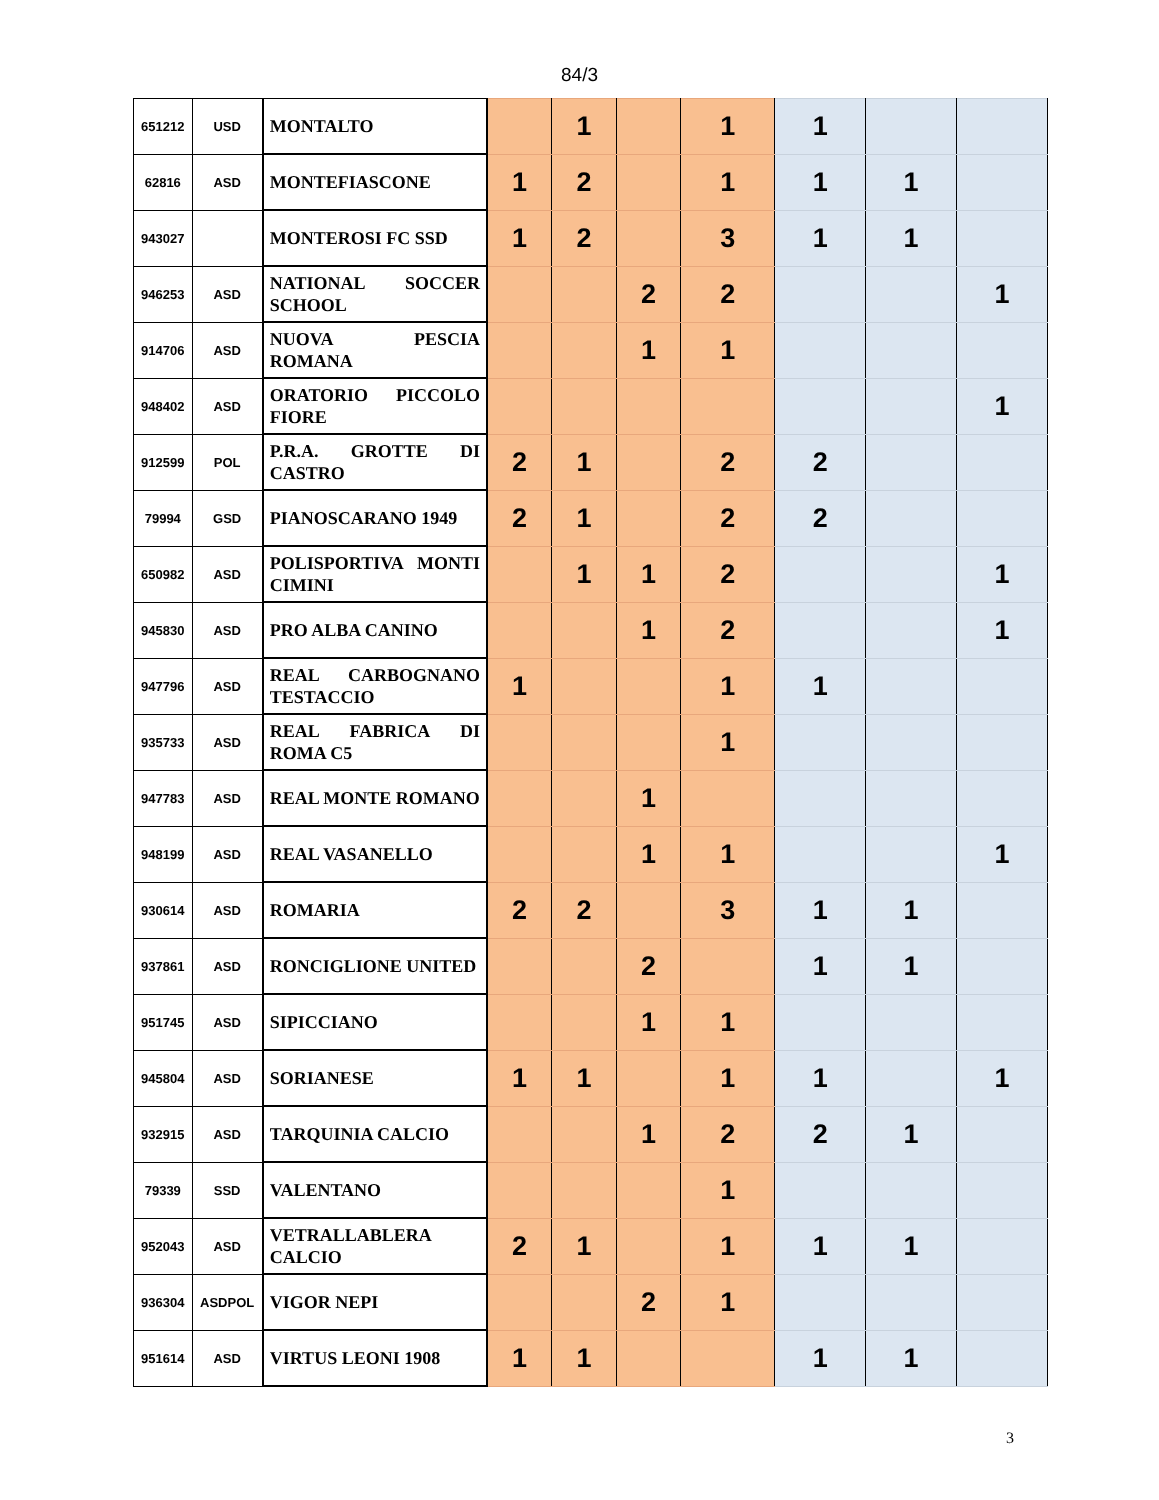84/3
| 651212 | USD | MONTALTO | | 1 | | 1 | 1 | | |
| 62816 | ASD | MONTEFIASCONE | 1 | 2 | | 1 | 1 | 1 | |
| 943027 | | MONTEROSI FC SSD | 1 | 2 | | 3 | 1 | 1 | |
| 946253 | ASD | NATIONAL SOCCER SCHOOL | | | 2 | 2 | | | 1 |
| 914706 | ASD | NUOVA PESCIA ROMANA | | | 1 | 1 | | | |
| 948402 | ASD | ORATORIO PICCOLO FIORE | | | | | | | 1 |
| 912599 | POL | P.R.A. GROTTE DI CASTRO | 2 | 1 | | 2 | 2 | | |
| 79994 | GSD | PIANOSCARANO 1949 | 2 | 1 | | 2 | 2 | | |
| 650982 | ASD | POLISPORTIVA MONTI CIMINI | | 1 | 1 | 2 | | | 1 |
| 945830 | ASD | PRO ALBA CANINO | | | 1 | 2 | | | 1 |
| 947796 | ASD | REAL CARBOGNANO TESTACCIO | 1 | | | 1 | 1 | | |
| 935733 | ASD | REAL FABRICA DI ROMA C5 | | | | 1 | | | |
| 947783 | ASD | REAL MONTE ROMANO | | | 1 | | | | |
| 948199 | ASD | REAL VASANELLO | | | 1 | 1 | | | 1 |
| 930614 | ASD | ROMARIA | 2 | 2 | | 3 | 1 | 1 | |
| 937861 | ASD | RONCIGLIONE UNITED | | | 2 | | 1 | 1 | |
| 951745 | ASD | SIPICCIANO | | | 1 | 1 | | | |
| 945804 | ASD | SORIANESE | 1 | 1 | | 1 | 1 | | 1 |
| 932915 | ASD | TARQUINIA CALCIO | | | 1 | 2 | 2 | 1 | |
| 79339 | SSD | VALENTANO | | | | 1 | | | |
| 952043 | ASD | VETRALLABLERA CALCIO | 2 | 1 | | 1 | 1 | 1 | |
| 936304 | ASDPOL | VIGOR NEPI | | | 2 | 1 | | | |
| 951614 | ASD | VIRTUS LEONI 1908 | 1 | 1 | | | 1 | 1 | |
3